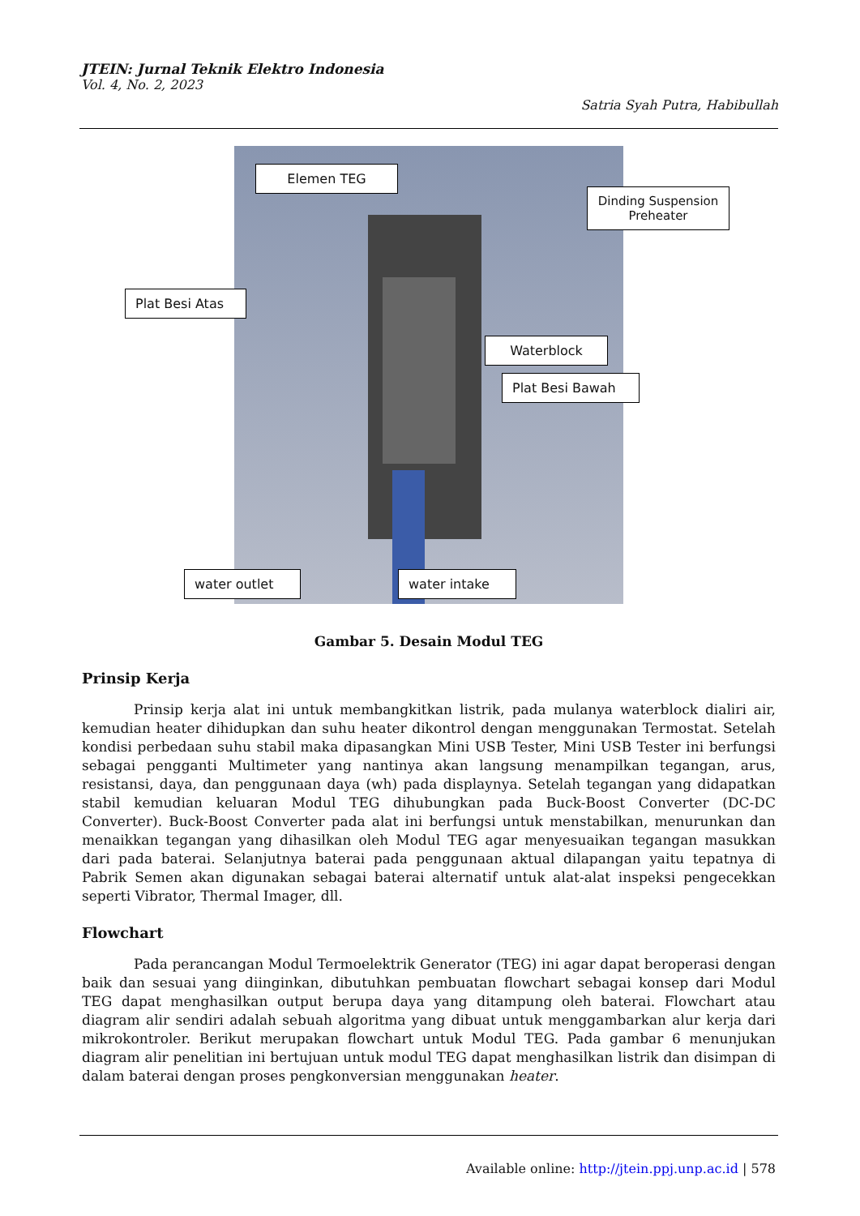JTEIN: Jurnal Teknik Elektro Indonesia
Vol. 4, No. 2, 2023
Satria Syah Putra, Habibullah
Elemen TEG
Dinding Suspension Preheater
Plat Besi Atas
Waterblock
Plat Besi Bawah
water outlet water intake
Gambar 5. Desain Modul TEG
Prinsip Kerja
Prinsip kerja alat ini untuk membangkitkan listrik, pada mulanya waterblock dialiri air, kemudian heater dihidupkan dan suhu heater dikontrol dengan menggunakan Termostat. Setelah kondisi perbedaan suhu stabil maka dipasangkan Mini USB Tester, Mini USB Tester ini berfungsi sebagai pengganti Multimeter yang nantinya akan langsung menampilkan tegangan, arus, resistansi, daya, dan penggunaan daya (wh) pada displaynya. Setelah tegangan yang didapatkan stabil kemudian keluaran Modul TEG dihubungkan pada Buck-Boost Converter (DC-DC Converter). Buck-Boost Converter pada alat ini berfungsi untuk menstabilkan, menurunkan dan menaikkan tegangan yang dihasilkan oleh Modul TEG agar menyesuaikan tegangan masukkan dari pada baterai. Selanjutnya baterai pada penggunaan aktual dilapangan yaitu tepatnya di Pabrik Semen akan digunakan sebagai baterai alternatif untuk alat-alat inspeksi pengecekkan seperti Vibrator, Thermal Imager, dll.
Flowchart
Pada perancangan Modul Termoelektrik Generator (TEG) ini agar dapat beroperasi dengan baik dan sesuai yang diinginkan, dibutuhkan pembuatan flowchart sebagai konsep dari Modul TEG dapat menghasilkan output berupa daya yang ditampung oleh baterai. Flowchart atau diagram alir sendiri adalah sebuah algoritma yang dibuat untuk menggambarkan alur kerja dari mikrokontroler. Berikut merupakan flowchart untuk Modul TEG. Pada gambar 6 menunjukan diagram alir penelitian ini bertujuan untuk modul TEG dapat menghasilkan listrik dan disimpan di dalam baterai dengan proses pengkonversian menggunakan heater.
Available online: http://jtein.ppj.unp.ac.id | 578